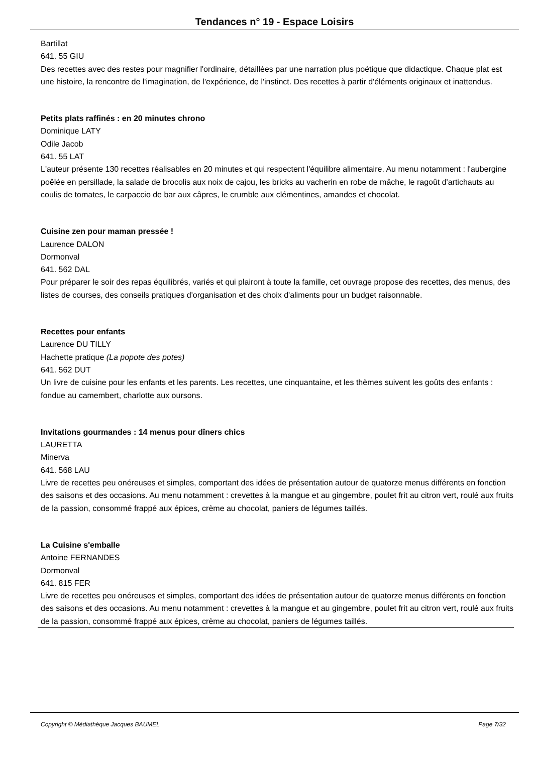Tendances n° 19 - Espace Loisirs
Bartillat
641. 55 GIU
Des recettes avec des restes pour magnifier l'ordinaire, détaillées par une narration plus poétique que didactique. Chaque plat est une histoire, la rencontre de l'imagination, de l'expérience, de l'instinct. Des recettes à partir d'éléments originaux et inattendus.
Petits plats raffinés : en 20 minutes chrono
Dominique LATY
Odile Jacob
641. 55 LAT
L'auteur présente 130 recettes réalisables en 20 minutes et qui respectent l'équilibre alimentaire. Au menu notamment : l'aubergine poêlée en persillade, la salade de brocolis aux noix de cajou, les bricks au vacherin en robe de mâche, le ragoût d'artichauts au coulis de tomates, le carpaccio de bar aux câpres, le crumble aux clémentines, amandes et chocolat.
Cuisine zen pour maman pressée !
Laurence DALON
Dormonval
641. 562 DAL
Pour préparer le soir des repas équilibrés, variés et qui plairont à toute la famille, cet ouvrage propose des recettes, des menus, des listes de courses, des conseils pratiques d'organisation et des choix d'aliments pour un budget raisonnable.
Recettes pour enfants
Laurence DU TILLY
Hachette pratique (La popote des potes)
641. 562 DUT
Un livre de cuisine pour les enfants et les parents. Les recettes, une cinquantaine, et les thèmes suivent les goûts des enfants : fondue au camembert, charlotte aux oursons.
Invitations gourmandes : 14 menus pour dîners chics
LAURETTA
Minerva
641. 568 LAU
Livre de recettes peu onéreuses et simples, comportant des idées de présentation autour de quatorze menus différents en fonction des saisons et des occasions. Au menu notamment : crevettes à la mangue et au gingembre, poulet frit au citron vert, roulé aux fruits de la passion, consommé frappé aux épices, crème au chocolat, paniers de légumes taillés.
La Cuisine s'emballe
Antoine FERNANDES
Dormonval
641. 815 FER
Livre de recettes peu onéreuses et simples, comportant des idées de présentation autour de quatorze menus différents en fonction des saisons et des occasions. Au menu notamment : crevettes à la mangue et au gingembre, poulet frit au citron vert, roulé aux fruits de la passion, consommé frappé aux épices, crème au chocolat, paniers de légumes taillés.
Copyright © Médiathèque Jacques BAUMEL Page 7/32